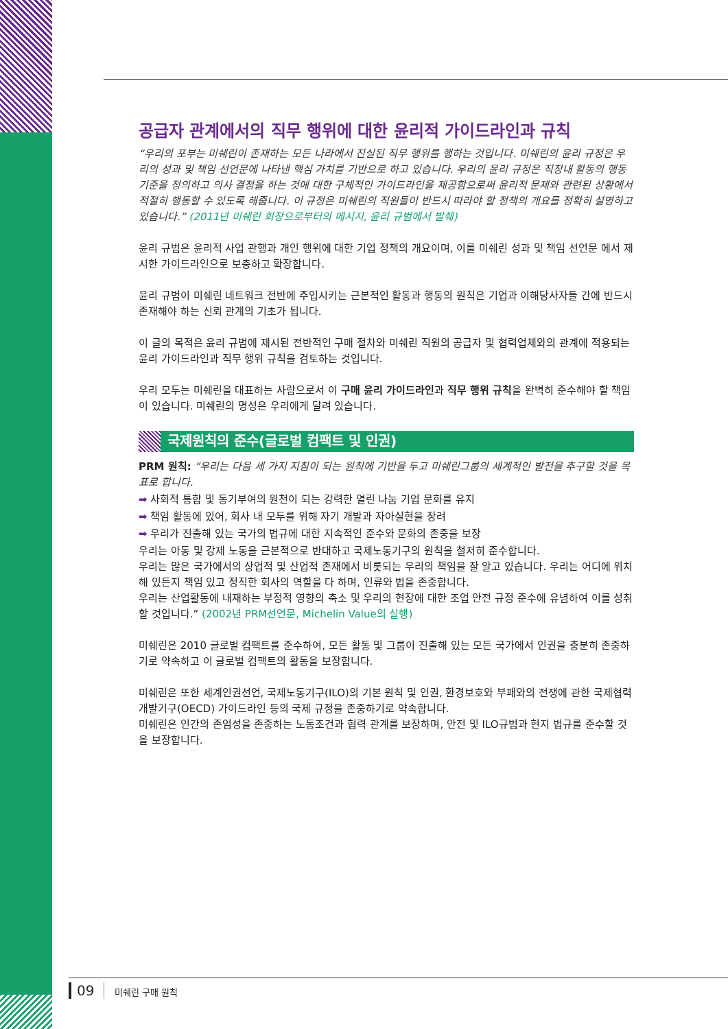공급자 관계에서의 직무 행위에 대한 윤리적 가이드라인과 규칙
“우리의 포부는 미쉐린이 존재하는 모든 나라에서 진실된 직무 행위를 행하는 것입니다. 미쉐린의 윤리 규정은 우리의 성과 및 책임 선언문에 나타낸 핵심 가치를 기반으로 하고 있습니다. 우리의 윤리 규정은 직장내 활동의 행동 기준을 정의하고 의사 결정을 하는 것에 대한 구체적인 가이드라인을 제공함으로써 윤리적 문제와 관련된 상황에서 적절히 행동할 수 있도록 해줍니다. 이 규정은 미쉐린의 직원들이 반드시 따라야 할 정책의 개요를 정확히 설명하고 있습니다.” (2011년 미쉐린 회장으로부터의 메시지, 윤리 규범에서 발췌)
윤리 규범은 윤리적 사업 관행과 개인 행위에 대한 기업 정책의 개요이며, 이를 미쉐린 성과 및 책임 선언문 에서 제시한 가이드라인으로 보충하고 확장합니다.
윤리 규범이 미쉐린 네트워크 전반에 주입시키는 근본적인 활동과 행동의 원칙은 기업과 이해당사자들 간에 반드시 존재해야 하는 신뢰 관계의 기초가 됩니다.
이 글의 목적은 윤리 규범에 제시된 전반적인 구매 절차와 미쉐린 직원의 공급자 및 협력업체와의 관계에 적용되는 윤리 가이드라인과 직무 행위 규칙을 검토하는 것입니다.
우리 모두는 미쉐린을 대표하는 사람으로서 이 구매 윤리 가이드라인과 직무 행위 규칙을 완벽히 준수해야 할 책임이 있습니다. 미쉐린의 명성은 우리에게 달려 있습니다.
국제원칙의 준수(글로벌 컴팩트 및 인권)
PRM 원칙: “우리는 다음 세 가지 지침이 되는 원칙에 기반을 두고 미쉐린그룹의 세계적인 발전을 추구할 것을 목표로 합니다.
➡ 사회적 통합 및 동기부여의 원천이 되는 강력한 열린 나눔 기업 문화를 유지
➡ 책임 활동에 있어, 회사 내 모두를 위해 자기 개발과 자아실현을 장려
➡ 우리가 진출해 있는 국가의 법규에 대한 지속적인 준수와 문화의 존중을 보장
우리는 아동 및 강제 노동을 근본적으로 반대하고 국제노동기구의 원칙을 철저히 준수합니다.
우리는 많은 국가에서의 상업적 및 산업적 존재에서 비롯되는 우리의 책임을 잘 알고 있습니다. 우리는 어디에 위치해 있든지 책임 있고 정직한 회사의 역할을 다 하며, 인류와 법을 존중합니다.
우리는 산업활동에 내재하는 부정적 영향의 축소 및 우리의 현장에 대한 조업 안전 규정 준수에 유념하여 이를 성취할 것입니다.” (2002년 PRM선언문, Michelin Value의 실행)
미쉐린은 2010 글로벌 컴팩트를 준수하여, 모든 활동 및 그룹이 진출해 있는 모든 국가에서 인권을 충분히 존중하기로 약속하고 이 글로벌 컴팩트의 활동을 보장합니다.
미쉐린은 또한 세계인권선언, 국제노동기구(ILO)의 기본 원칙 및 인권, 환경보호와 부패와의 전쟁에 관한 국제협력개발기구(OECD) 가이드라인 등의 국제 규정을 존중하기로 약속합니다.
미쉐린은 인간의 존엄성을 존중하는 노동조건과 협력 관계를 보장하며, 안전 및 ILO규범과 현지 법규를 준수할 것을 보장합니다.
09 미쉐린 구매 원칙